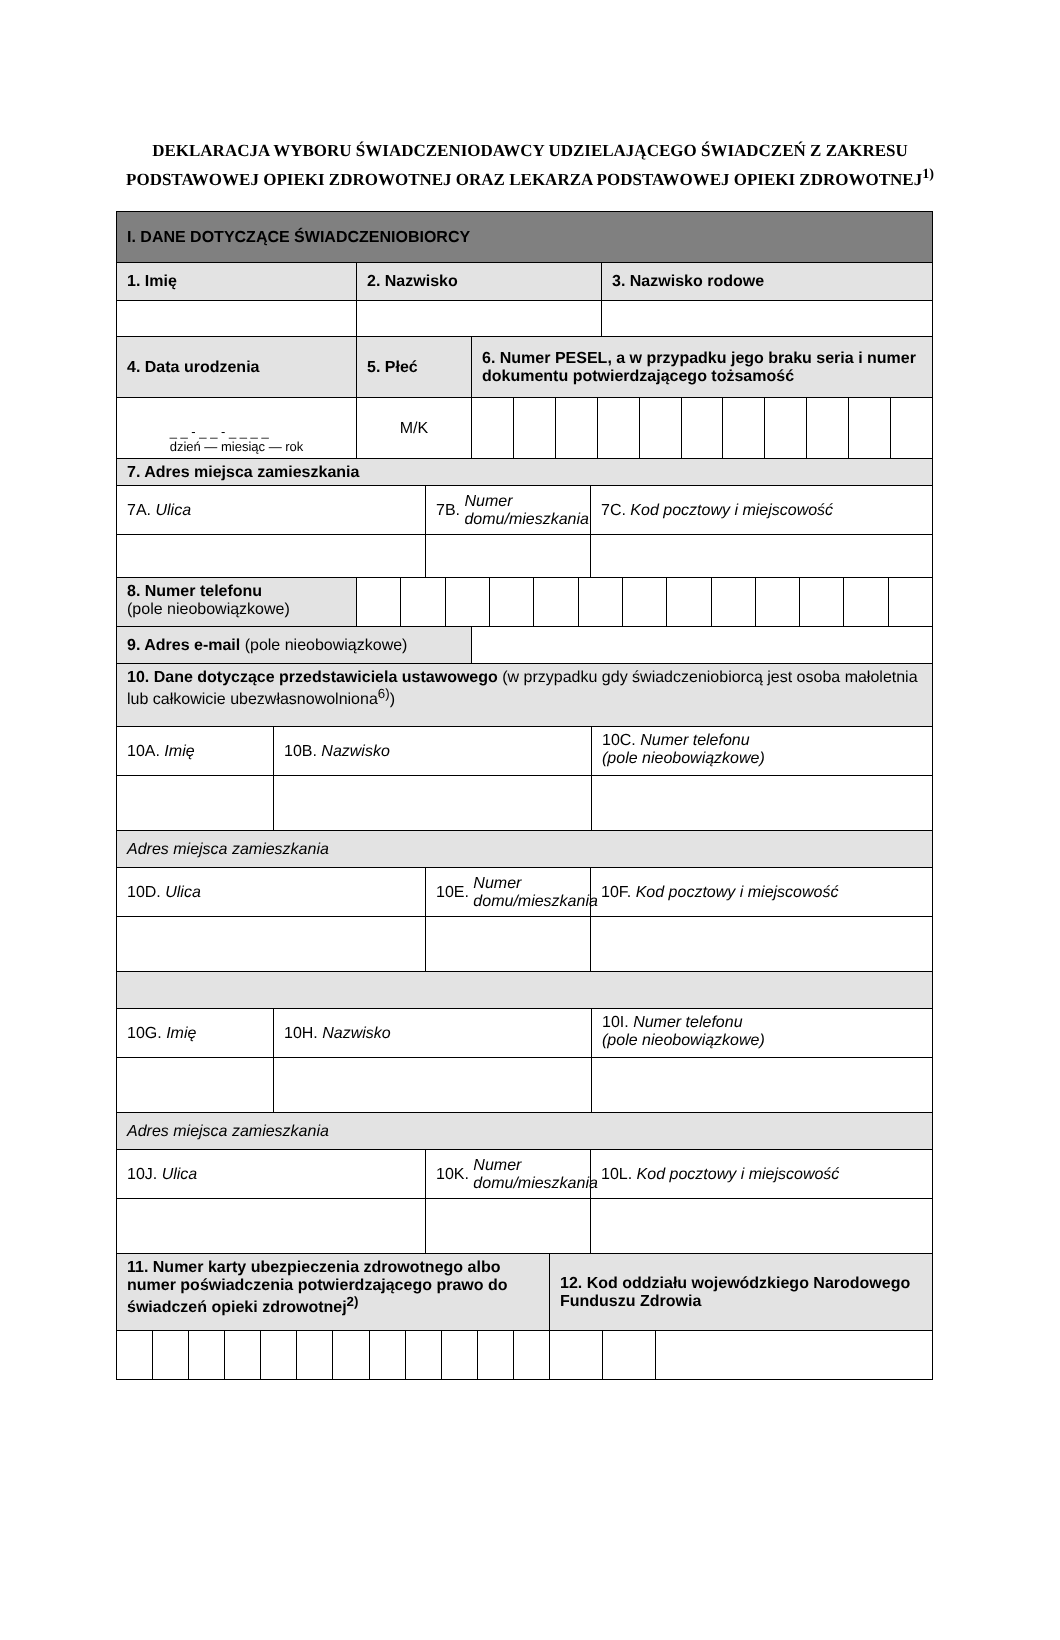DEKLARACJA WYBORU ŚWIADCZENIODAWCY UDZIELAJĄCEGO ŚWIADCZEŃ Z ZAKRESU PODSTAWOWEJ OPIEKI ZDROWOTNEJ ORAZ LEKARZA PODSTAWOWEJ OPIEKI ZDROWOTNEJ<sup>1)</sup>
I. DANE DOTYCZĄCE ŚWIADCZENIOBIORCY
1. Imię 2. Nazwisko 3. Nazwisko rodowe
4. Data urodzenia 5. Płeć 6. Numer PESEL, a w przypadku jego braku seria i numer dokumentu potwierdzającego tożsamość
_ _ - _ _ - _ _ _ _
dzień — miesiąc — rok
M/K
7. Adres miejsca zamieszkania
7A. Ulica 7B. Numer domu/mieszkania
7C. Kod pocztowy i miejscowość
8. Numer telefonu
(pole nieobowiązkowe)
9. Adres e-mail (pole nieobowiązkowe)
10. Dane dotyczące przedstawiciela ustawowego (w przypadku gdy świadczeniobiorcą jest osoba małoletnia lub całkowicie ubezwłasnowolniona<sup>6)</sup>)
10A. Imię 10B. Nazwisko 10C. Numer telefonu
(pole nieobowiązkowe)
Adres miejsca zamieszkania
10D. Ulica 10E. Numer domu/mieszkania
10F. Kod pocztowy i miejscowość
10G. Imię 10H. Nazwisko 10I. Numer telefonu
(pole nieobowiązkowe)
Adres miejsca zamieszkania
10J. Ulica 10K. Numer domu/mieszkania
10L. Kod pocztowy i miejscowość
11. Numer karty ubezpieczenia zdrowotnego albo numer poświadczenia potwierdzającego prawo do świadczeń opieki zdrowotnej<sup>2)</sup>
12. Kod oddziału wojewódzkiego Narodowego Funduszu Zdrowia